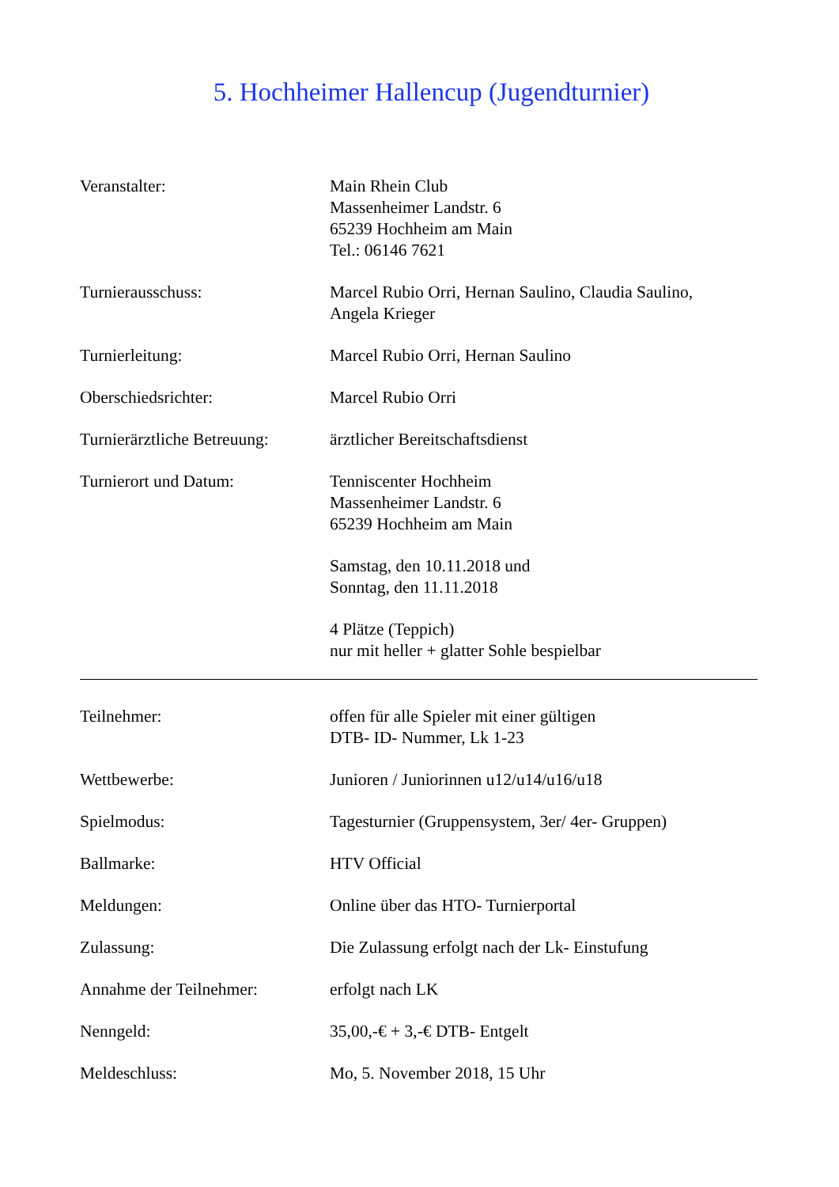5. Hochheimer Hallencup (Jugendturnier)
Veranstalter: Main Rhein Club
Massenheimer Landstr. 6
65239 Hochheim am Main
Tel.: 06146 7621
Turnierausschuss: Marcel Rubio Orri, Hernan Saulino, Claudia Saulino,
Angela Krieger
Turnierleitung: Marcel Rubio Orri, Hernan Saulino
Oberschiedsrichter: Marcel Rubio Orri
Turnierärztliche Betreuung:
ärztlicher Bereitschaftsdienst
Turnierort und Datum: Tenniscenter Hochheim
Massenheimer Landstr. 6
65239 Hochheim am Main
Samstag, den 10.11.2018 und
Sonntag, den 11.11.2018
4 Plätze (Teppich)
nur mit heller + glatter Sohle bespielbar
Teilnehmer: offen für alle Spieler mit einer gültigen
DTB- ID- Nummer, Lk 1-23
Wettbewerbe: Junioren / Juniorinnen u12/u14/u16/u18
Spielmodus: Tagesturnier (Gruppensystem, 3er/ 4er- Gruppen)
Ballmarke: HTV Official
Meldungen: Online über das HTO- Turnierportal
Zulassung: Die Zulassung erfolgt nach der Lk- Einstufung
Annahme der Teilnehmer: erfolgt nach LK
Nenngeld: 35,00,-€ + 3,-€ DTB- Entgelt
Meldeschluss: Mo, 5. November 2018, 15 Uhr